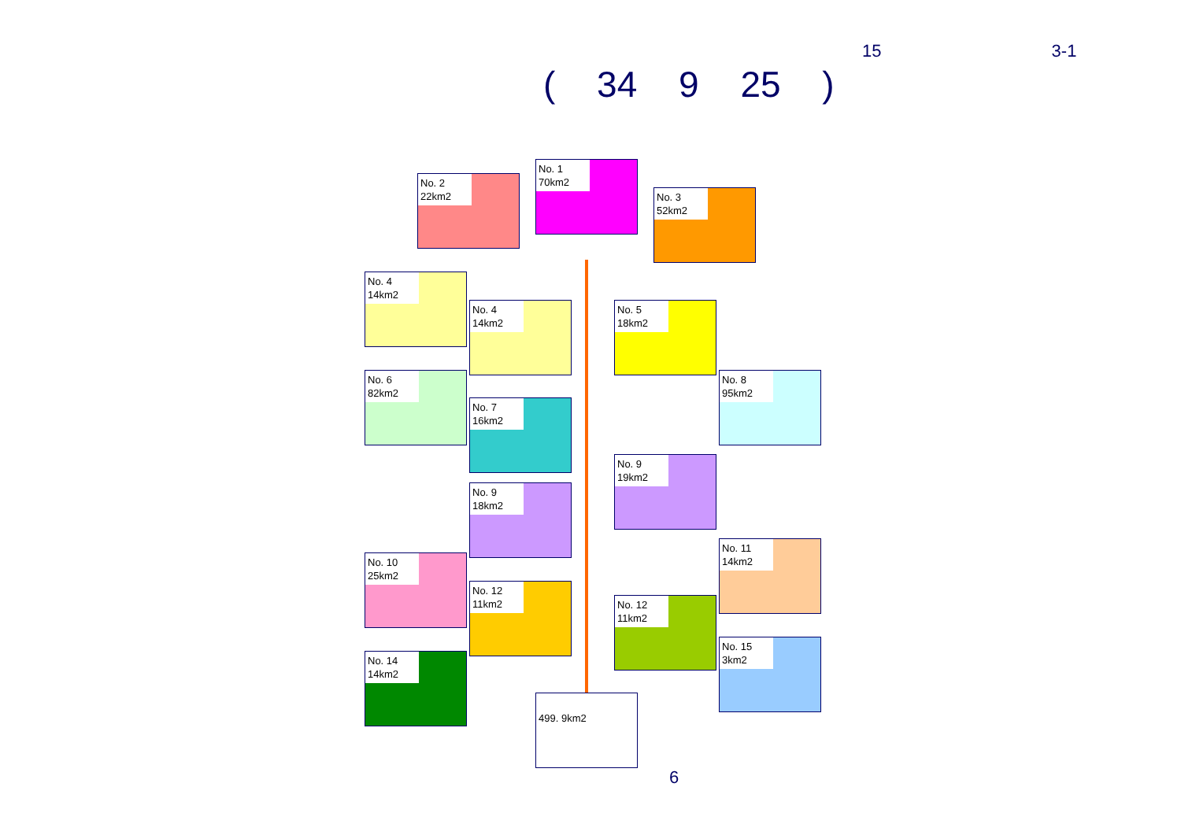15 3-1
( 34 9 25 )
No. 2
22km2
No. 1
70km2
No. 3
52km2
No. 4
14km2
No. 4
14km2
No. 5
18km2
No. 6
82km2
No. 7
16km2
No. 8
95km2
No. 9
19km2
No. 9
18km2
No. 10
25km2
No. 11
14km2
No. 12
11km2
No. 12
11km2
No. 14
14km2
No. 15
3km2
499. 9km2
6